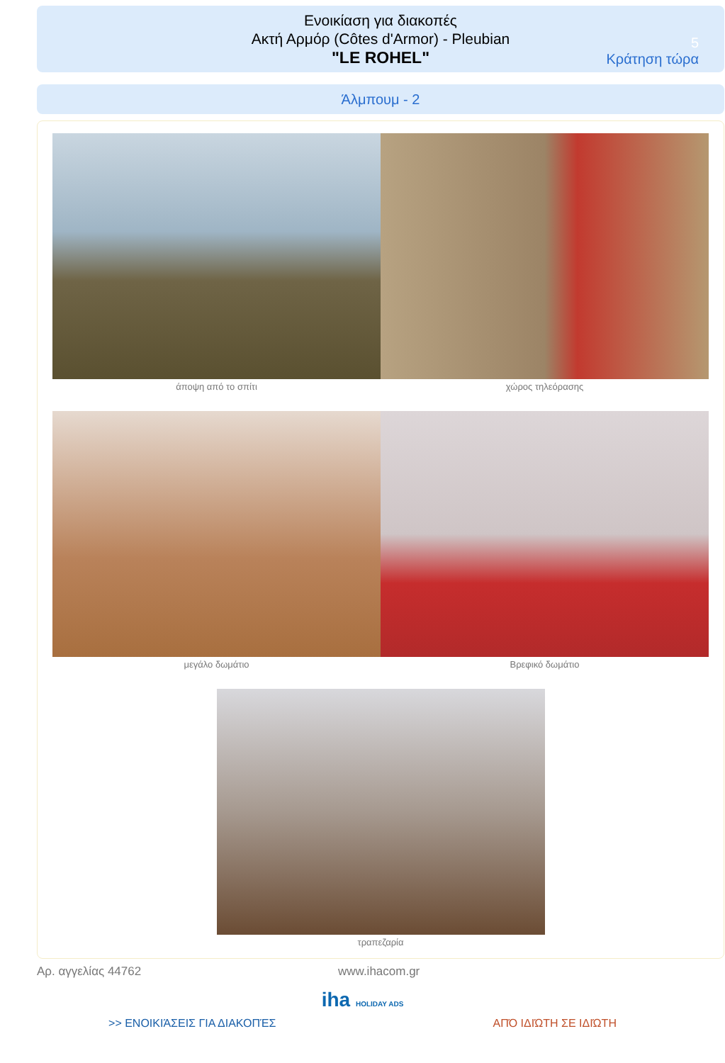Ενοικίαση για διακοπές
Ακτή Αρμόρ (Côtes d'Armor) - Pleubian
"LE ROHEL"
5
Κράτηση τώρα
Άλμπουμ - 2
άποψη από το σπίτι χώρος τηλεόρασης
μεγάλο δωμάτιο Βρεφικό δωμάτιο
τραπεζαρία
Αρ. αγγελίας 44762 www.ihacom.gr
iha HOLIDAY ADS
>> ΕΝΟΙΚΙΆΣΕΙΣ ΓΙΑ ΔΙΑΚΟΠΈΣ ΑΠΌ ΙΔΙΏΤΗ ΣΕ ΙΔΙΏΤΗ